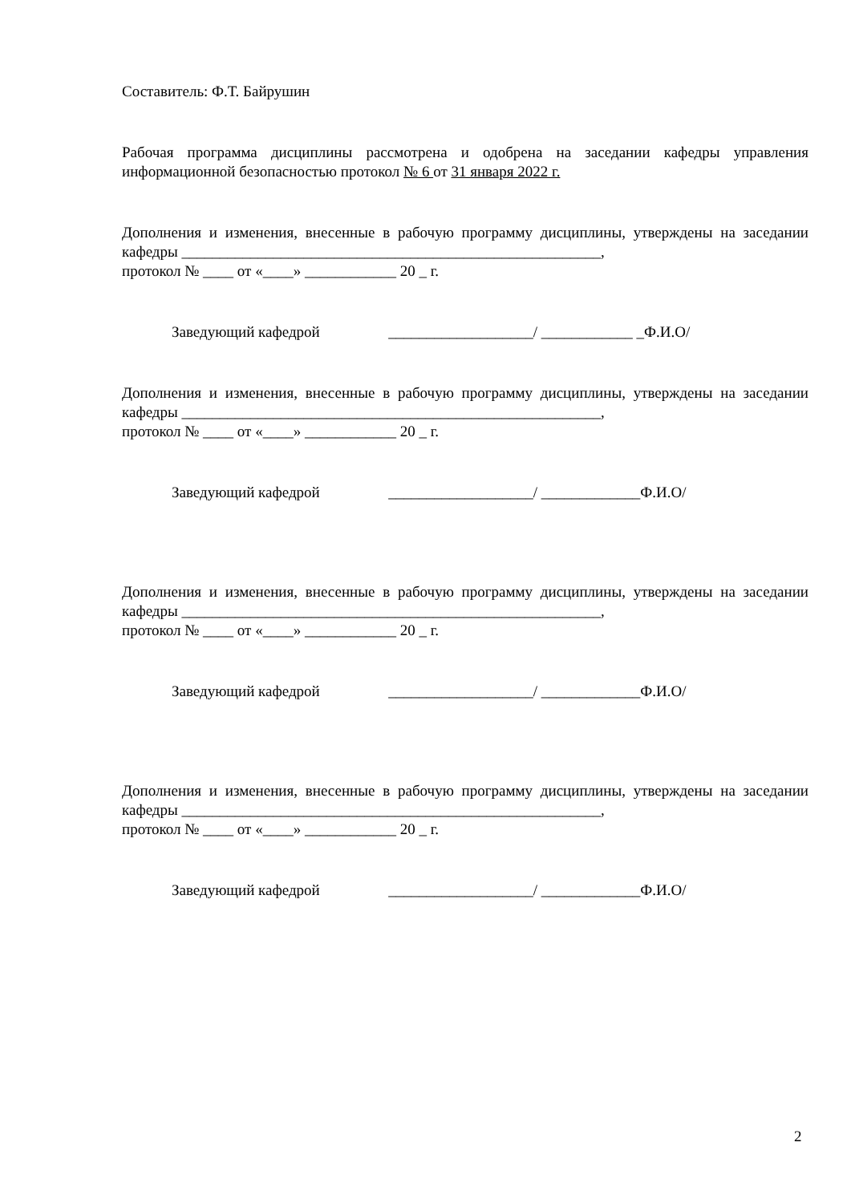Составитель: Ф.Т. Байрушин
Рабочая программа дисциплины рассмотрена и одобрена на заседании кафедры управления информационной безопасностью протокол № 6 от 31 января 2022 г.
Дополнения и изменения, внесенные в рабочую программу дисциплины, утверждены на заседании кафедры _______________________________________________________,
протокол № ____ от «____» ____________ 20 _ г.
Заведующий кафедрой ___________________/ ____________ _Ф.И.О/
Дополнения и изменения, внесенные в рабочую программу дисциплины, утверждены на заседании кафедры _______________________________________________________,
протокол № ____ от «____» ____________ 20 _ г.
Заведующий кафедрой ___________________/ _____________Ф.И.О/
Дополнения и изменения, внесенные в рабочую программу дисциплины, утверждены на заседании кафедры _______________________________________________________,
протокол № ____ от «____» ____________ 20 _ г.
Заведующий кафедрой ___________________/ _____________Ф.И.О/
Дополнения и изменения, внесенные в рабочую программу дисциплины, утверждены на заседании кафедры _______________________________________________________,
протокол № ____ от «____» ____________ 20 _ г.
Заведующий кафедрой ___________________/ _____________Ф.И.О/
2